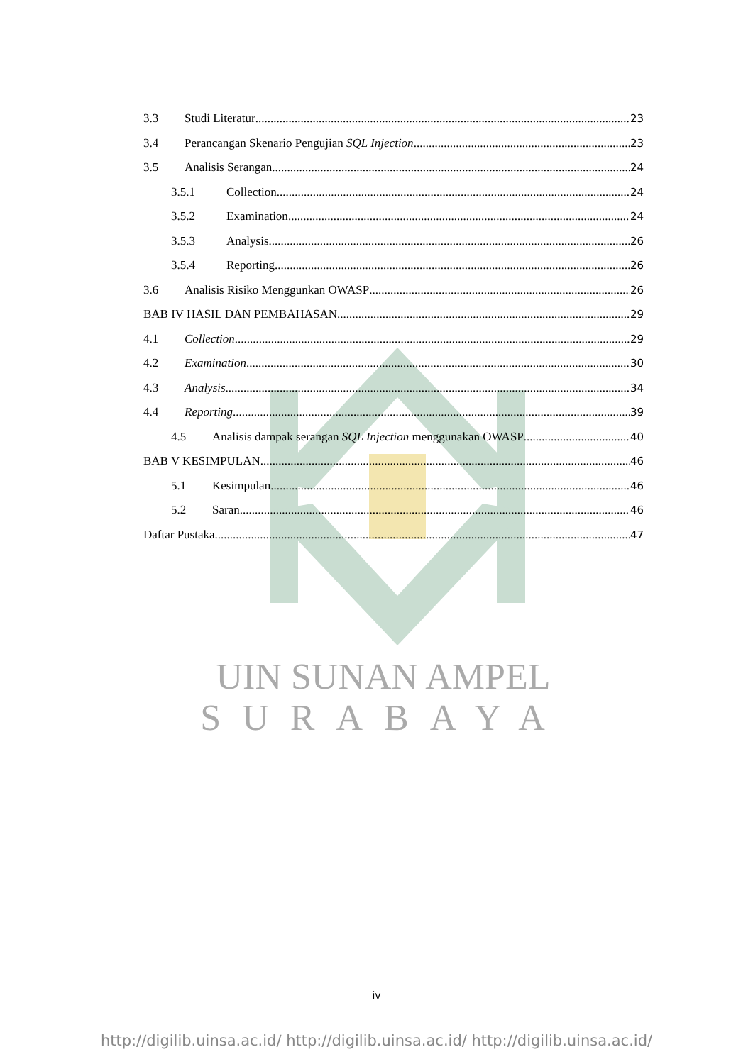3.3 Studi Literatur 23
3.4 Perancangan Skenario Pengujian SQL Injection 23
3.5 Analisis Serangan 24
3.5.1 Collection 24
3.5.2 Examination 24
3.5.3 Analysis 26
3.5.4 Reporting 26
3.6 Analisis Risiko Menggunkan OWASP 26
BAB IV HASIL DAN PEMBAHASAN 29
4.1 Collection 29
4.2 Examination 30
4.3 Analysis 34
4.4 Reporting 39
4.5 Analisis dampak serangan SQL Injection menggunakan OWASP 40
BAB V KESIMPULAN 46
5.1 Kesimpulan 46
5.2 Saran 46
Daftar Pustaka 47
UIN SUNAN AMPEL
SURABAYA
iv
http://digilib.uinsa.ac.id/ http://digilib.uinsa.ac.id/ http://digilib.uinsa.ac.id/